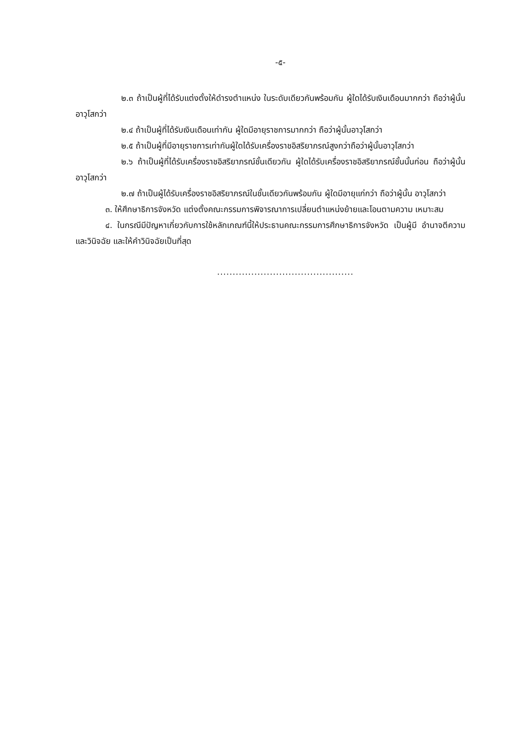-๕-
๒.๓ ถ้าเป็นผู้ที่ได้รับแต่งตั้งให้ดำรงตำแหน่ง ในระดับเดียวกันพร้อมกัน ผู้ใดได้รับเงินเดือนมากกว่า ถือว่าผู้นั้นอาวุโสกว่า
๒.๔ ถ้าเป็นผู้ที่ได้รับเงินเดือนเท่ากัน ผู้ใดมีอายุราชการมากกว่า ถือว่าผู้นั้นอาวุโสกว่า
๒.๕ ถ้าเป็นผู้ที่มีอายุราชการเท่ากันผู้ใดได้รับเครื่องราชอิสริยาภรณ์สูงกว่าถือว่าผู้นั้นอาวุโสกว่า
๒.๖ ถ้าเป็นผู้ที่ได้รับเครื่องราชอิสริยาภรณ์ชั้นเดียวกัน ผู้ใดได้รับเครื่องราชอิสริยาภรณ์ชั้นนั้นก่อน ถือว่าผู้นั้นอาวุโสกว่า
๒.๗ ถ้าเป็นผู้ได้รับเครื่องราชอิสริยาภรณ์ในชั้นเดียวกันพร้อมกัน ผู้ใดมีอายุแก่กว่า ถือว่าผู้นั้น อาวุโสกว่า
๓. ให้ศึกษาธิการจังหวัด แต่งตั้งคณะกรรมการพิจารณาการเปลี่ยนตำแหน่งย้ายและโอนตามความ เหมาะสม
๔. ในกรณีมีปัญหาเกี่ยวกับการใช้หลักเกณฑ์นี้ให้ประธานคณะกรรมการศึกษาธิการจังหวัด เป็นผู้มี อำนาจตีความและวินิจฉัย และให้คำวินิจฉัยเป็นที่สุด
............................................